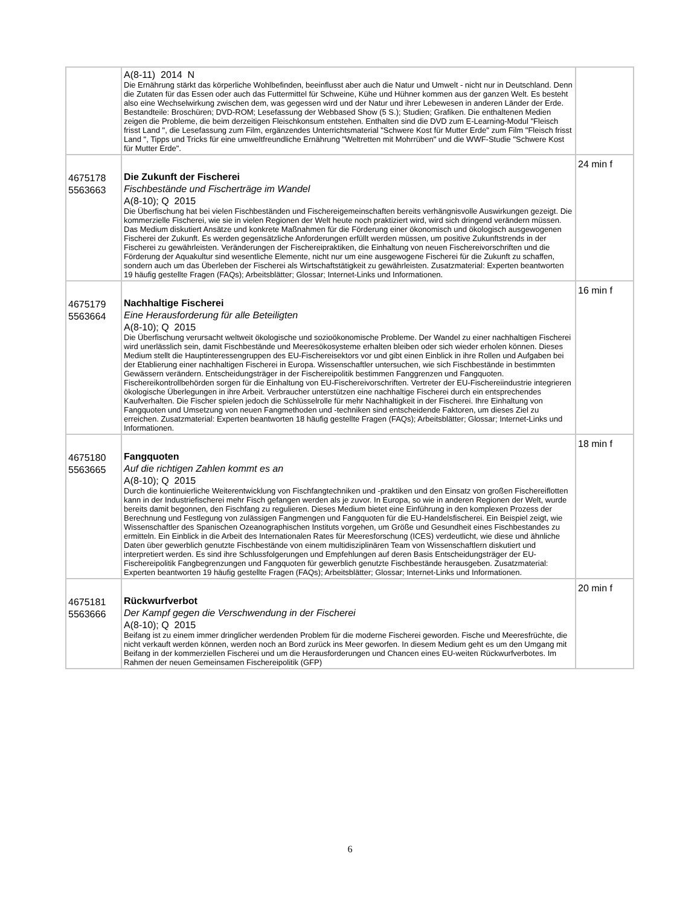| | A(8-11) 2014 N Die Ernährung stärkt das körperliche Wohlbefinden, beeinflusst aber auch die Natur und Umwelt - nicht nur in Deutschland. Denn die Zutaten für das Essen oder auch das Futtermittel für Schweine, Kühe und Hühner kommen aus der ganzen Welt. Es besteht also eine Wechselwirkung zwischen dem, was gegessen wird und der Natur und ihrer Lebewesen in anderen Länder der Erde. Bestandteile: Broschüren; DVD-ROM; Lesefassung der Webbased Show (5 S.); Studien; Grafiken. Die enthaltenen Medien zeigen die Probleme, die beim derzeitigen Fleischkonsum entstehen. Enthalten sind die DVD zum E-Learning-Modul "Fleisch frisst Land ", die Lesefassung zum Film, ergänzendes Unterrichtsmaterial "Schwere Kost für Mutter Erde" zum Film "Fleisch frisst Land ", Tipps und Tricks für eine umweltfreundliche Ernährung "Weltretten mit Mohrrüben" und die WWF-Studie "Schwere Kost für Mutter Erde". | |
| 4675178 5563663 | Die Zukunft der Fischerei Fischbestände und Fischerträge im Wandel A(8-10); Q 2015 Die Überfischung hat bei vielen Fischbeständen und Fischereigemeinschaften bereits verhängnisvolle Auswirkungen gezeigt. Die kommerzielle Fischerei, wie sie in vielen Regionen der Welt heute noch praktiziert wird, wird sich dringend verändern müssen. Das Medium diskutiert Ansätze und konkrete Maßnahmen für die Förderung einer ökonomisch und ökologisch ausgewogenen Fischerei der Zukunft. Es werden gegensätzliche Anforderungen erfüllt werden müssen, um positive Zukunftstrends in der Fischerei zu gewährleisten. Veränderungen der Fischereipraktiken, die Einhaltung von neuen Fischereivorschriften und die Förderung der Aquakultur sind wesentliche Elemente, nicht nur um eine ausgewogene Fischerei für die Zukunft zu schaffen, sondern auch um das Überleben der Fischerei als Wirtschaftstätigkeit zu gewährleisten. Zusatzmaterial: Experten beantworten 19 häufig gestellte Fragen (FAQs); Arbeitsblätter; Glossar; Internet-Links und Informationen. | 24 min f |
| 4675179 5563664 | Nachhaltige Fischerei Eine Herausforderung für alle Beteiligten A(8-10); Q 2015 Die Überfischung verursacht weltweit ökologische und sozioökonomische Probleme. Der Wandel zu einer nachhaltigen Fischerei wird unerlässlich sein, damit Fischbestände und Meeresökosysteme erhalten bleiben oder sich wieder erholen können. Dieses Medium stellt die Hauptinteressengruppen des EU-Fischereisektors vor und gibt einen Einblick in ihre Rollen und Aufgaben bei der Etablierung einer nachhaltigen Fischerei in Europa. Wissenschaftler untersuchen, wie sich Fischbestände in bestimmten Gewässern verändern. Entscheidungsträger in der Fischereipolitik bestimmen Fanggrenzen und Fangquoten. Fischereikontrollbehörden sorgen für die Einhaltung von EU-Fischereivorschriften. Vertreter der EU-Fischereiindustrie integrieren ökologische Überlegungen in ihre Arbeit. Verbraucher unterstützen eine nachhaltige Fischerei durch ein entsprechendes Kaufverhalten. Die Fischer spielen jedoch die Schlüsselrolle für mehr Nachhaltigkeit in der Fischerei. Ihre Einhaltung von Fangquoten und Umsetzung von neuen Fangmethoden und -techniken sind entscheidende Faktoren, um dieses Ziel zu erreichen. Zusatzmaterial: Experten beantworten 18 häufig gestellte Fragen (FAQs); Arbeitsblätter; Glossar; Internet-Links und Informationen. | 16 min f |
| 4675180 5563665 | Fangquoten Auf die richtigen Zahlen kommt es an A(8-10); Q 2015 Durch die kontinuierliche Weiterentwicklung von Fischfangtechniken und -praktiken und den Einsatz von großen Fischereiflotten kann in der Industriefischerei mehr Fisch gefangen werden als je zuvor. In Europa, so wie in anderen Regionen der Welt, wurde bereits damit begonnen, den Fischfang zu regulieren. Dieses Medium bietet eine Einführung in den komplexen Prozess der Berechnung und Festlegung von zulässigen Fangmengen und Fangquoten für die EU-Handelsfischerei. Ein Beispiel zeigt, wie Wissenschaftler des Spanischen Ozeanographischen Instituts vorgehen, um Größe und Gesundheit eines Fischbestandes zu ermitteln. Ein Einblick in die Arbeit des Internationalen Rates für Meeresforschung (ICES) verdeutlicht, wie diese und ähnliche Daten über gewerblich genutzte Fischbestände von einem multidisziplinären Team von Wissenschaftlern diskutiert und interpretiert werden. Es sind ihre Schlussfolgerungen und Empfehlungen auf deren Basis Entscheidungsträger der EU-Fischereipolitik Fangbegrenzungen und Fangquoten für gewerblich genutzte Fischbestände herausgeben. Zusatzmaterial: Experten beantworten 19 häufig gestellte Fragen (FAQs); Arbeitsblätter; Glossar; Internet-Links und Informationen. | 18 min f |
| 4675181 5563666 | Rückwurfverbot Der Kampf gegen die Verschwendung in der Fischerei A(8-10); Q 2015 Beifang ist zu einem immer dringlicher werdenden Problem für die moderne Fischerei geworden. Fische und Meeresfrüchte, die nicht verkauft werden können, werden noch an Bord zurück ins Meer geworfen. In diesem Medium geht es um den Umgang mit Beifang in der kommerziellen Fischerei und um die Herausforderungen und Chancen eines EU-weiten Rückwurfverbotes. Im Rahmen der neuen Gemeinsamen Fischereipolitik (GFP) | 20 min f |
6